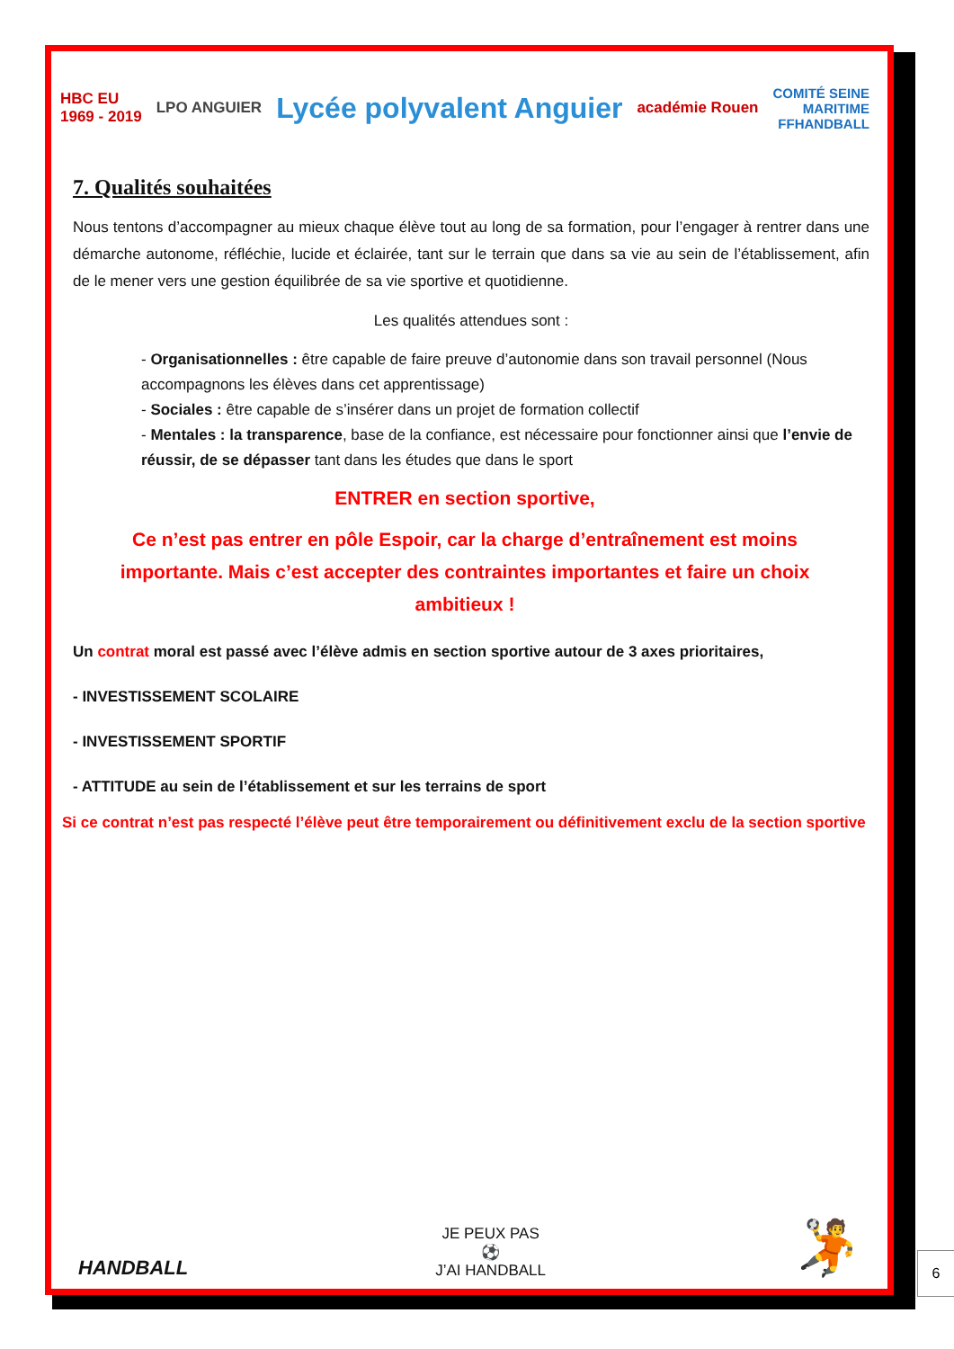HBC EU
1969 - 2019 LPO ANGUIER Lycée polyvalent Anguier académie Rouen COMITÉ SEINE
MARITIME
FFHANDBALL
7. Qualités souhaitées
Nous tentons d’accompagner au mieux chaque élève tout au long de sa formation, pour l’engager à rentrer dans une démarche autonome, réfléchie, lucide et éclairée, tant sur le terrain que dans sa vie au sein de l’établissement, afin de le mener vers une gestion équilibrée de sa vie sportive et quotidienne.
Les qualités attendues sont :
- Organisationnelles : être capable de faire preuve d’autonomie dans son travail personnel (Nous accompagnons les élèves dans cet apprentissage)
- Sociales : être capable de s’insérer dans un projet de formation collectif
- Mentales : la transparence, base de la confiance, est nécessaire pour fonctionner ainsi que l’envie de réussir, de se dépasser tant dans les études que dans le sport
ENTRER en section sportive,
Ce n’est pas entrer en pôle Espoir, car la charge d’entraînement est moins importante. Mais c’est accepter des contraintes importantes et faire un choix ambitieux !
Un contrat moral est passé avec l’élève admis en section sportive autour de 3 axes prioritaires,
- INVESTISSEMENT SCOLAIRE
- INVESTISSEMENT SPORTIF
- ATTITUDE au sein de l’établissement et sur les terrains de sport
Si ce contrat n’est pas respecté l’élève peut être temporairement ou définitivement exclu de la section sportive
HANDBALL JE PEUX PAS
⚽
J’AI HANDBALL 🤾
6